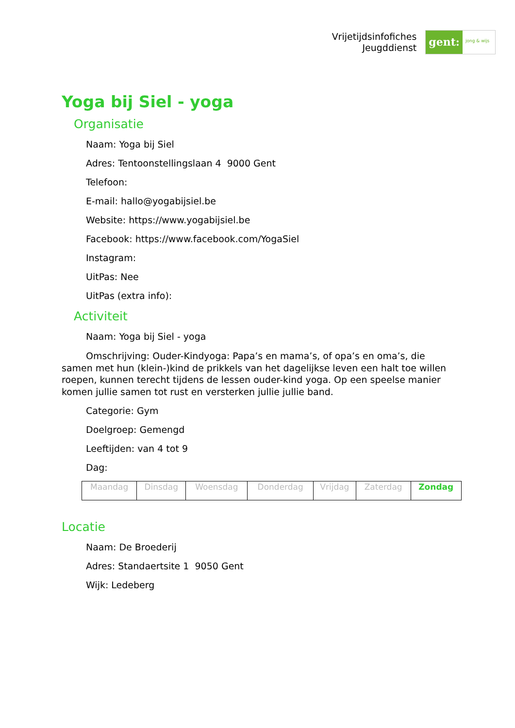Vrijetijdsinfofiches
Jeugddienst
gent:
jong & wijs
Yoga bij Siel - yoga
Organisatie
Naam: Yoga bij Siel
Adres: Tentoonstellingslaan 4 9000 Gent
Telefoon:
E-mail: hallo@yogabijsiel.be
Website: https://www.yogabijsiel.be
Facebook: https://www.facebook.com/YogaSiel
Instagram:
UitPas: Nee
UitPas (extra info):
Activiteit
Naam: Yoga bij Siel - yoga
Omschrijving: Ouder-Kindyoga: Papa’s en mama’s, of opa’s en oma’s, die samen met hun (klein-)kind de prikkels van het dagelijkse leven een halt toe willen roepen, kunnen terecht tijdens de lessen ouder-kind yoga. Op een speelse manier komen jullie samen tot rust en versterken jullie jullie band.
Categorie: Gym
Doelgroep: Gemengd
Leeftijden: van 4 tot 9
Dag:
| Maandag | Dinsdag | Woensdag | Donderdag | Vrijdag | Zaterdag | Zondag |
Locatie
Naam: De Broederij
Adres: Standaertsite 1 9050 Gent
Wijk: Ledeberg